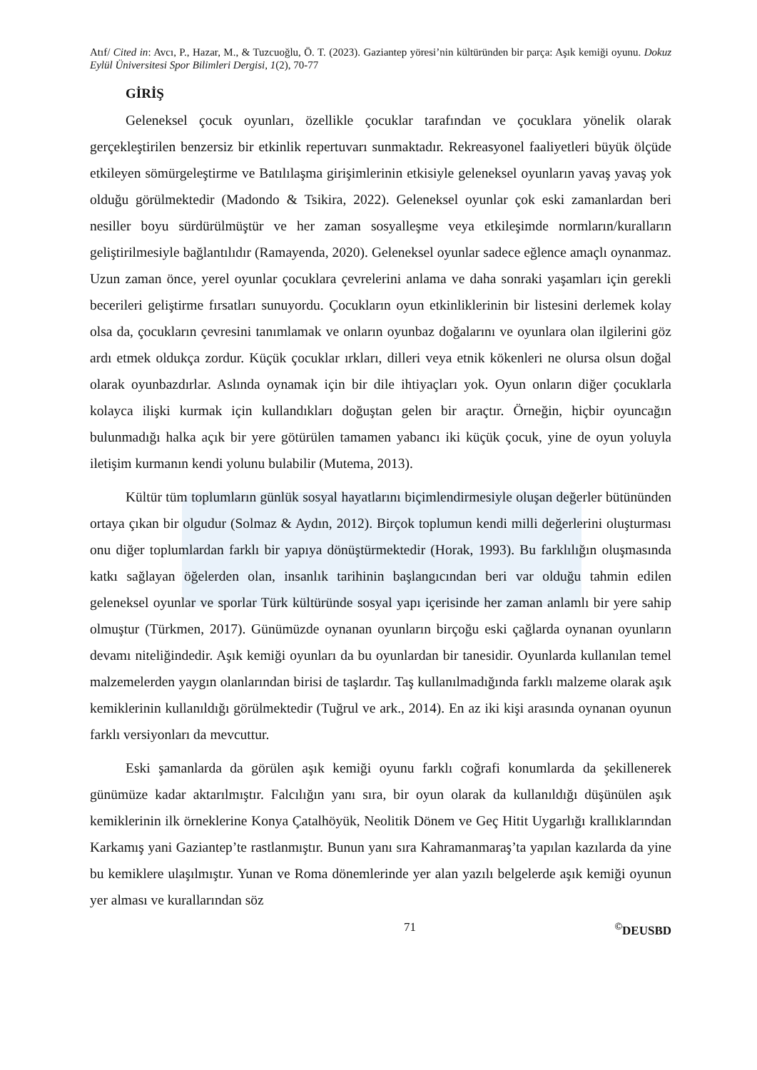Atıf/ Cited in: Avcı, P., Hazar, M., & Tuzcuoğlu, Ö. T. (2023). Gaziantep yöresi’nin kültüründen bir parça: Aşık kemiği oyunu. Dokuz Eylül Üniversitesi Spor Bilimleri Dergisi, 1(2), 70-77
GİRİŞ
Geleneksel çocuk oyunları, özellikle çocuklar tarafından ve çocuklara yönelik olarak gerçekleştirilen benzersiz bir etkinlik repertuvarı sunmaktadır. Rekreasyonel faaliyetleri büyük ölçüde etkileyen sömürgeleştirme ve Batılılaşma girişimlerinin etkisiyle geleneksel oyunların yavaş yavaş yok olduğu görülmektedir (Madondo & Tsikira, 2022). Geleneksel oyunlar çok eski zamanlardan beri nesiller boyu sürdürülmüştür ve her zaman sosyalleşme veya etkileşimde normların/kuralların geliştirilmesiyle bağlantılıdır (Ramayenda, 2020). Geleneksel oyunlar sadece eğlence amaçlı oynanmaz. Uzun zaman önce, yerel oyunlar çocuklara çevrelerini anlama ve daha sonraki yaşamları için gerekli becerileri geliştirme fırsatları sunuyordu. Çocukların oyun etkinliklerinin bir listesini derlemek kolay olsa da, çocukların çevresini tanımlamak ve onların oyunbaz doğalarını ve oyunlara olan ilgilerini göz ardı etmek oldukça zordur. Küçük çocuklar ırkları, dilleri veya etnik kökenleri ne olursa olsun doğal olarak oyunbazdırlar. Aslında oynamak için bir dile ihtiyaçları yok. Oyun onların diğer çocuklarla kolayca ilişki kurmak için kullandıkları doğuştan gelen bir araçtır. Örneğin, hiçbir oyuncağın bulunmadığı halka açık bir yere götürülen tamamen yabancı iki küçük çocuk, yine de oyun yoluyla iletişim kurmanın kendi yolunu bulabilir (Mutema, 2013).
Kültür tüm toplumların günlük sosyal hayatlarını biçimlendirmesiyle oluşan değerler bütününden ortaya çıkan bir olgudur (Solmaz & Aydın, 2012). Birçok toplumun kendi milli değerlerini oluşturması onu diğer toplumlardan farklı bir yapıya dönüştürmektedir (Horak, 1993). Bu farklılığın oluşmasında katkı sağlayan öğelerden olan, insanlık tarihinin başlangıcından beri var olduğu tahmin edilen geleneksel oyunlar ve sporlar Türk kültüründe sosyal yapı içerisinde her zaman anlamlı bir yere sahip olmuştur (Türkmen, 2017). Günümüzde oynanan oyunların birçoğu eski çağlarda oynanan oyunların devamı niteliğindedir. Aşık kemiği oyunları da bu oyunlardan bir tanesidir. Oyunlarda kullanılan temel malzemelerden yaygın olanlarından birisi de taşlardır. Taş kullanılmadığında farklı malzeme olarak aşık kemiklerinin kullanıldığı görülmektedir (Tuğrul ve ark., 2014). En az iki kişi arasında oynanan oyunun farklı versiyonları da mevcuttur.
Eski şamanlarda da görülen aşık kemiği oyunu farklı coğrafi konumlarda da şekillenerek günümüze kadar aktarılmıştır. Falcılığın yanı sıra, bir oyun olarak da kullanıldığı düşünülen aşık kemiklerinin ilk örneklerine Konya Çatalhöyük, Neolitik Dönem ve Geç Hitit Uygarlığı krallıklarından Karkamış yani Gaziantep’te rastlanmıştır. Bunun yanı sıra Kahramanmaraş’ta yapılan kazılarda da yine bu kemiklere ulaşılmıştır. Yunan ve Roma dönemlerinde yer alan yazılı belgelerde aşık kemiği oyunun yer alması ve kurallarından söz
71<sup>©</sup>DEUSBD